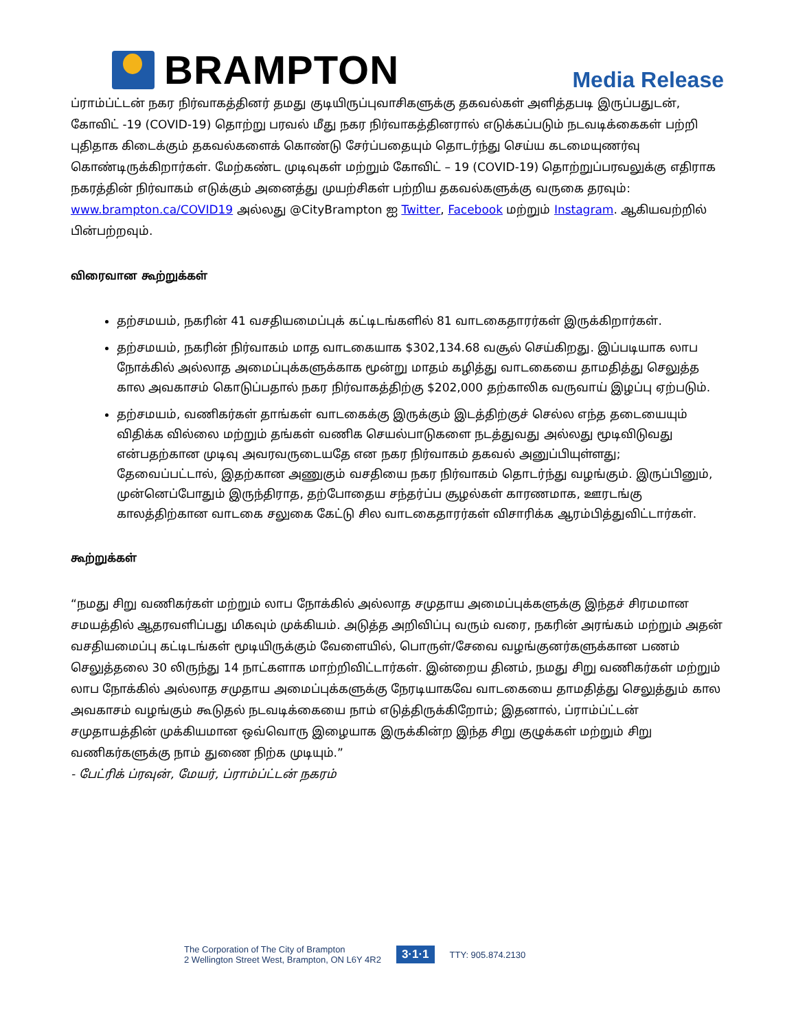BRAMPTON
Media Release
ப்ராம்ப்ட்டன் நகர நிர்வாகத்தினர் தமது குடியிருப்புவாசிகளுக்கு தகவல்கள் அளித்தபடி இருப்பதுடன், கோவிட் -19 (COVID-19) தொற்று பரவல் மீது நகர நிர்வாகத்தினரால் எடுக்கப்படும் நடவடிக்கைகள் பற்றி புதிதாக கிடைக்கும் தகவல்களைக் கொண்டு சேர்ப்பதையும் தொடர்ந்து செய்ய கடமையுணர்வு கொண்டிருக்கிறார்கள். மேற்கண்ட முடிவுகள் மற்றும் கோவிட் – 19 (COVID-19) தொற்றுப்பரவலுக்கு எதிராக நகரத்தின் நிர்வாகம் எடுக்கும் அனைத்து முயற்சிகள் பற்றிய தகவல்களுக்கு வருகை தரவும்: www.brampton.ca/COVID19 அல்லது @CityBrampton ஐ Twitter, Facebook மற்றும் Instagram. ஆகியவற்றில் பின்பற்றவும்.
விரைவான கூற்றுக்கள்
தற்சமயம், நகரின் 41 வசதியமைப்புக் கட்டிடங்களில் 81 வாடகைதாரர்கள் இருக்கிறார்கள்.
தற்சமயம், நகரின் நிர்வாகம் மாத வாடகையாக $302,134.68 வசூல் செய்கிறது. இப்படியாக லாப நோக்கில் அல்லாத அமைப்புக்களுக்காக மூன்று மாதம் கழித்து வாடகையை தாமதித்து செலுத்த கால அவகாசம் கொடுப்பதால் நகர நிர்வாகத்திற்கு $202,000 தற்காலிக வருவாய் இழப்பு ஏற்படும்.
தற்சமயம், வணிகர்கள் தாங்கள் வாடகைக்கு இருக்கும் இடத்திற்குச் செல்ல எந்த தடையையும் விதிக்க வில்லை மற்றும் தங்கள் வணிக செயல்பாடுகளை நடத்துவது அல்லது மூடிவிடுவது என்பதற்கான முடிவு அவரவருடையதே என நகர நிர்வாகம் தகவல் அனுப்பியுள்ளது; தேவைப்பட்டால், இதற்கான அணுகும் வசதியை நகர நிர்வாகம் தொடர்ந்து வழங்கும். இருப்பினும், முன்னெப்போதும் இருந்திராத, தற்போதைய சந்தர்ப்ப சூழல்கள் காரணமாக, ஊரடங்கு காலத்திற்கான வாடகை சலுகை கேட்டு சில வாடகைதாரர்கள் விசாரிக்க ஆரம்பித்துவிட்டார்கள்.
கூற்றுக்கள்
“நமது சிறு வணிகர்கள் மற்றும் லாப நோக்கில் அல்லாத சமுதாய அமைப்புக்களுக்கு இந்தச் சிரமமான சமயத்தில் ஆதரவளிப்பது மிகவும் முக்கியம். அடுத்த அறிவிப்பு வரும் வரை, நகரின் அரங்கம் மற்றும் அதன் வசதியமைப்பு கட்டிடங்கள் மூடியிருக்கும் வேளையில், பொருள்/சேவை வழங்குனர்களுக்கான பணம் செலுத்தலை 30 லிருந்து 14 நாட்களாக மாற்றிவிட்டார்கள். இன்றைய தினம், நமது சிறு வணிகர்கள் மற்றும் லாப நோக்கில் அல்லாத சமுதாய அமைப்புக்களுக்கு நேரடியாகவே வாடகையை தாமதித்து செலுத்தும் கால அவகாசம் வழங்கும் கூடுதல் நடவடிக்கையை நாம் எடுத்திருக்கிறோம்; இதனால், ப்ராம்ப்ட்டன் சமுதாயத்தின் முக்கியமான ஒவ்வொரு இழையாக இருக்கின்ற இந்த சிறு குழுக்கள் மற்றும் சிறு வணிகர்களுக்கு நாம் துணை நிற்க முடியும்.”
- பேட்ரிக் ப்ரவுன், மேயர், ப்ராம்ப்ட்டன் நகரம்
The Corporation of The City of Brampton
2 Wellington Street West, Brampton, ON L6Y 4R2
3·1·1
TTY: 905.874.2130